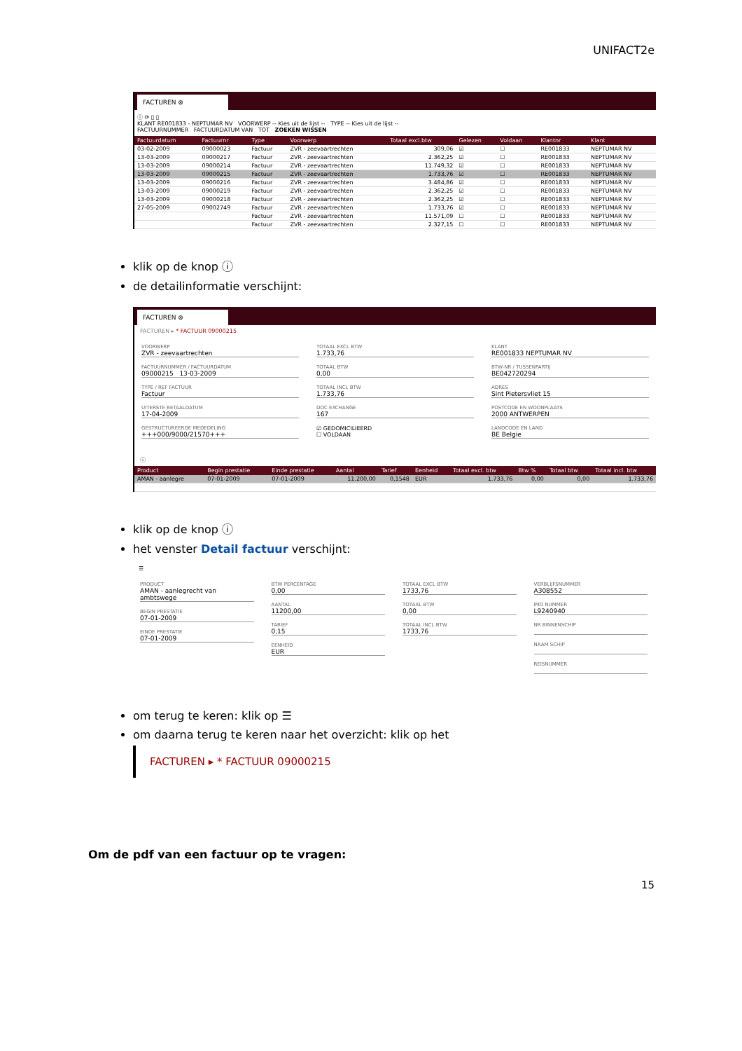UNIFACT2e
FACTUREN ⊗
ⓘ ⟳ ▯ ▯
KLANT RE001833 - NEPTUMAR NV VOORWERP -- Kies uit de lijst -- TYPE -- Kies uit de lijst --
FACTUURNUMMER FACTUURDATUM VAN TOT ZOEKEN WISSEN
| Factuurdatum | Factuurnr | Type | Voorwerp | Totaal excl.btw | Gelezen | Voldaan | Klantnr | Klant |
| --- | --- | --- | --- | --- | --- | --- | --- | --- |
| 03-02-2009 | 09000023 | Factuur | ZVR - zeevaartrechten | 309,06 | ☑ | ☐ | RE001833 | NEPTUMAR NV |
| 13-03-2009 | 09000217 | Factuur | ZVR - zeevaartrechten | 2.362,25 | ☑ | ☐ | RE001833 | NEPTUMAR NV |
| 13-03-2009 | 09000214 | Factuur | ZVR - zeevaartrechten | 11.749,32 | ☑ | ☐ | RE001833 | NEPTUMAR NV |
| 13-03-2009 | 09000215 | Factuur | ZVR - zeevaartrechten | 1.733,76 | ☑ | ☐ | RE001833 | NEPTUMAR NV |
| 13-03-2009 | 09000216 | Factuur | ZVR - zeevaartrechten | 3.484,86 | ☑ | ☐ | RE001833 | NEPTUMAR NV |
| 13-03-2009 | 09000219 | Factuur | ZVR - zeevaartrechten | 2.362,25 | ☑ | ☐ | RE001833 | NEPTUMAR NV |
| 13-03-2009 | 09000218 | Factuur | ZVR - zeevaartrechten | 2.362,25 | ☑ | ☐ | RE001833 | NEPTUMAR NV |
| 27-05-2009 | 09002749 | Factuur | ZVR - zeevaartrechten | 1.733,76 | ☑ | ☐ | RE001833 | NEPTUMAR NV |
| | | Factuur | ZVR - zeevaartrechten | 11.571,09 | ☐ | ☐ | RE001833 | NEPTUMAR NV |
| | | Factuur | ZVR - zeevaartrechten | 2.327,15 | ☐ | ☐ | RE001833 | NEPTUMAR NV |
klik op de knop ⓘ
de detailinformatie verschijnt:
FACTUREN ⊗
FACTUREN ▸ * FACTUUR 09000215
VOORWERP
ZVR - zeevaartrechten
FACTUURNUMMER / FACTUURDATUM
09000215 13-03-2009
TYPE / REF FACTUUR
Factuur
UITERSTE BETAALDATUM
17-04-2009
GESTRUCTUREERDE MEDEDELING
+++000/9000/21570+++
TOTAAL EXCL BTW
1.733,76
TOTAAL BTW
0,00
TOTAAL INCL BTW
1.733,76
DOC EXCHANGE
167
☑ GEDOMICILIEERD
☐ VOLDAAN
KLANT
RE001833 NEPTUMAR NV
BTW-NR / TUSSENPARTIJ
BE042720294
ADRES
Sint Pietersvliet 15
POSTCODE EN WOONPLAATS
2000 ANTWERPEN
LANDCODE EN LAND
BE Belgie
ⓘ
| Product | Begin prestatie | Einde prestatie | Aantal | Tarief | Eenheid | Totaal excl. btw | Btw % | Totaal btw | Totaal incl. btw |
| --- | --- | --- | --- | --- | --- | --- | --- | --- | --- |
| AMAN - aanlegre | 07-01-2009 | 07-01-2009 | 11.200,00 | 0,1548 | EUR | 1.733,76 | 0,00 | 0,00 | 1.733,76 |
klik op de knop ⓘ
het venster Detail factuur verschijnt:
☰
PRODUCT
AMAN - aanlegrecht van ambtswege
BEGIN PRESTATIE
07-01-2009
EINDE PRESTATIE
07-01-2009
BTW PERCENTAGE
0,00
AANTAL
11200,00
TARIEF
0,15
EENHEID
EUR
TOTAAL EXCL BTW
1733,76
TOTAAL BTW
0,00
TOTAAL INCL BTW
1733,76
VERBLIJFSNUMMER
A308552
IMO NUMMER
L9240940
NR BINNENSCHIP
NAAM SCHIP
REISNUMMER
om terug te keren: klik op ☰
om daarna terug te keren naar het overzicht: klik op het
FACTUREN ▸ * FACTUUR 09000215
Om de pdf van een factuur op te vragen:
15